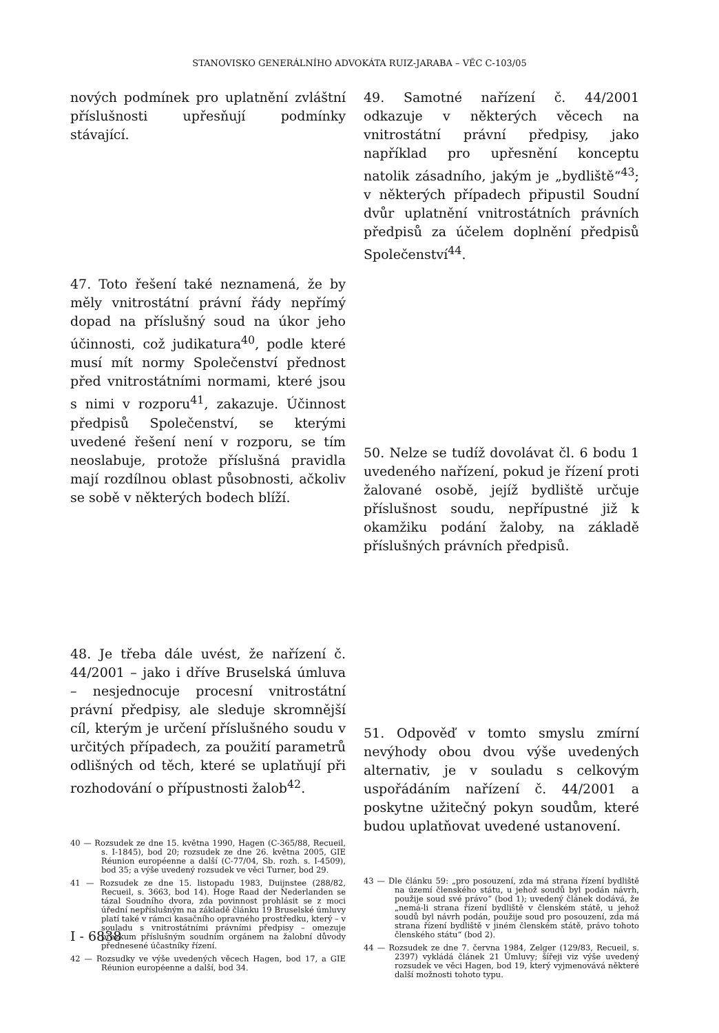STANOVISKO GENERÁLNÍHO ADVOKÁTA RUIZ-JARABA – VĚC C-103/05
nových podmínek pro uplatnění zvláštní příslušnosti upřesňují podmínky stávající.
47. Toto řešení také neznamená, že by měly vnitrostátní právní řády nepřímý dopad na příslušný soud na úkor jeho účinnosti, což judikatura<sup>40</sup>, podle které musí mít normy Společenství přednost před vnitrostátními normami, které jsou s nimi v rozporu<sup>41</sup>, zakazuje. Účinnost předpisů Společenství, se kterými uvedené řešení není v rozporu, se tím neoslabuje, protože příslušná pravidla mají rozdílnou oblast působnosti, ačkoliv se sobě v některých bodech blíží.
48. Je třeba dále uvést, že nařízení č. 44/2001 – jako i dříve Bruselská úmluva – nesjednocuje procesní vnitrostátní právní předpisy, ale sleduje skromnější cíl, kterým je určení příslušného soudu v určitých případech, za použití parametrů odlišných od těch, které se uplatňují při rozhodování o přípustnosti žalob<sup>42</sup>.
40 — Rozsudek ze dne 15. května 1990, Hagen (C-365/88, Recueil, s. I-1845), bod 20; rozsudek ze dne 26. května 2005, GIE Réunion européenne a další (C-77/04, Sb. rozh. s. I-4509), bod 35; a výše uvedený rozsudek ve věci Turner, bod 29.
41 — Rozsudek ze dne 15. listopadu 1983, Duijnstee (288/82, Recueil, s. 3663, bod 14). Hoge Raad der Nederlanden se tázal Soudního dvora, zda povinnost prohlásit se z moci úřední nepříslušným na základě článku 19 Bruselské úmluvy platí také v rámci kasačního opravného prostředku, který – v souladu s vnitrostátními právními předpisy – omezuje přezkum příslušným soudním orgánem na žalobní důvody přednesené účastníky řízení.
42 — Rozsudky ve výše uvedených věcech Hagen, bod 17, a GIE Réunion européenne a další, bod 34.
49. Samotné nařízení č. 44/2001 odkazuje v některých věcech na vnitrostátní právní předpisy, jako například pro upřesnění konceptu natolik zásadního, jakým je „bydliště“<sup>43</sup>; v některých případech připustil Soudní dvůr uplatnění vnitrostátních právních předpisů za účelem doplnění předpisů Společenství<sup>44</sup>.
50. Nelze se tudíž dovolávat čl. 6 bodu 1 uvedeného nařízení, pokud je řízení proti žalované osobě, jejíž bydliště určuje příslušnost soudu, nepřípustné již k okamžiku podání žaloby, na základě příslušných právních předpisů.
51. Odpověď v tomto smyslu zmírní nevýhody obou dvou výše uvedených alternativ, je v souladu s celkovým uspořádáním nařízení č. 44/2001 a poskytne užitečný pokyn soudům, které budou uplatňovat uvedené ustanovení.
43 — Dle článku 59: „pro posouzení, zda má strana řízení bydliště na území členského státu, u jehož soudů byl podán návrh, použije soud své právo“ (bod 1); uvedený článek dodává, že „nemá-li strana řízení bydliště v členském státě, u jehož soudů byl návrh podán, použije soud pro posouzení, zda má strana řízení bydliště v jiném členském státě, právo tohoto členského státu“ (bod 2).
44 — Rozsudek ze dne 7. června 1984, Zelger (129/83, Recueil, s. 2397) vykládá článek 21 Úmluvy; šířeji viz výše uvedený rozsudek ve věci Hagen, bod 19, který vyjmenovává některé další možnosti tohoto typu.
I - 6838